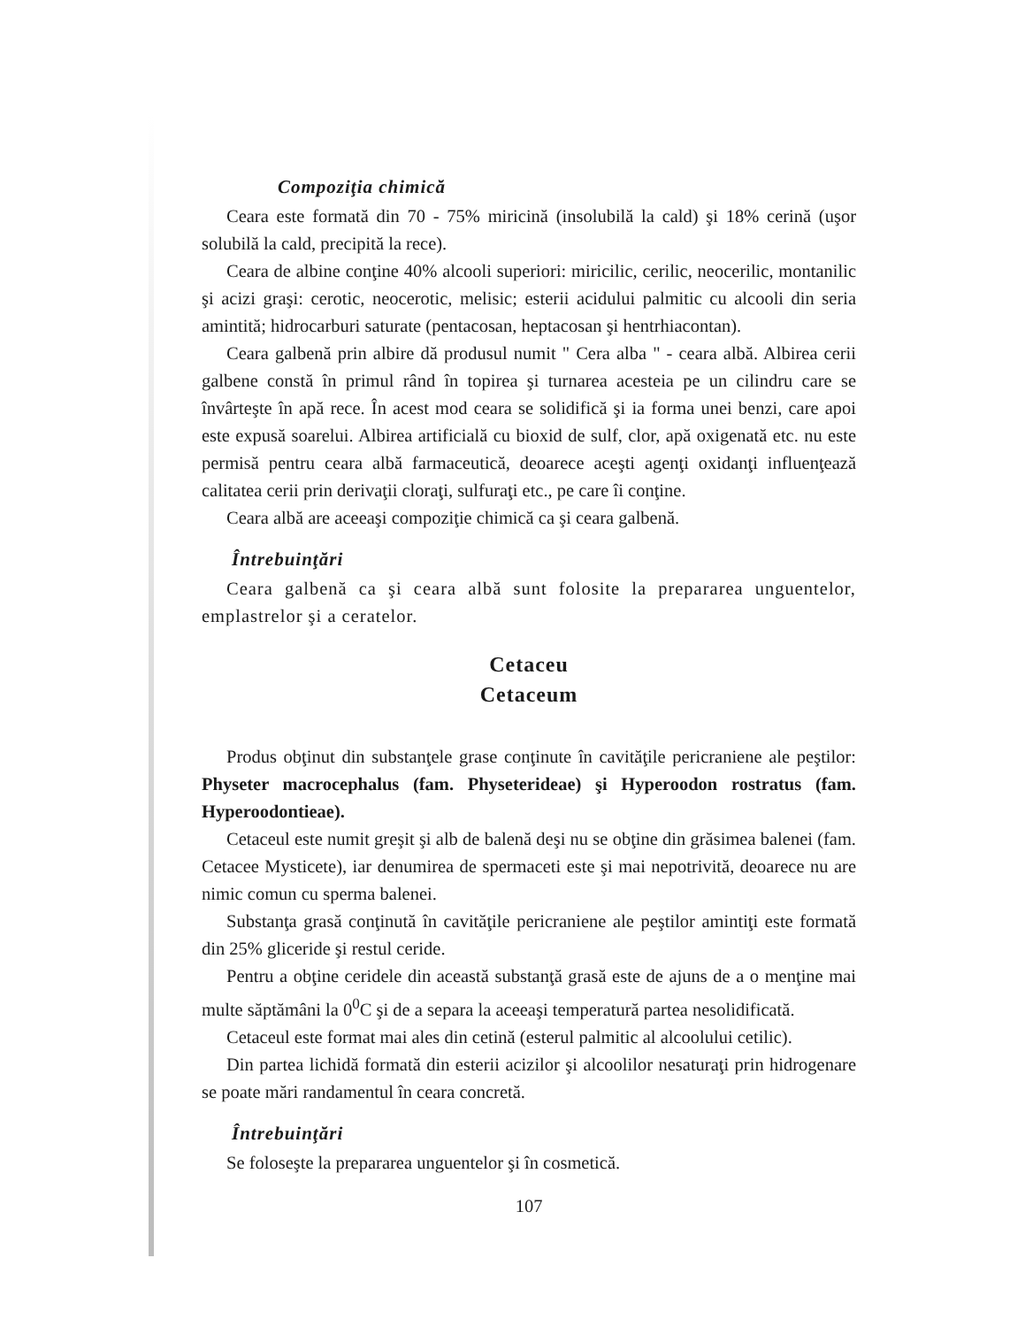Compoziţia chimică
Ceara este formată din 70 - 75% miricină (insolubilă la cald) şi 18% cerină (uşor solubilă la cald, precipită la rece).
Ceara de albine conţine 40% alcooli superiori: miricilic, cerilic, neocerilic, montanilic şi acizi graşi: cerotic, neocerotic, melisic; esterii acidului palmitic cu alcooli din seria amintită; hidrocarburi saturate (pentacosan, heptacosan şi hentrhiacontan).
Ceara galbenă prin albire dă produsul numit " Cera alba " - ceara albă. Albirea cerii galbene constă în primul rând în topirea şi turnarea acesteia pe un cilindru care se învârteşte în apă rece. În acest mod ceara se solidifică şi ia forma unei benzi, care apoi este expusă soarelui. Albirea artificială cu bioxid de sulf, clor, apă oxigenată etc. nu este permisă pentru ceara albă farmaceutică, deoarece aceşti agenţi oxidanţi influenţează calitatea cerii prin derivaţii cloraţi, sulfuraţi etc., pe care îi conţine.
Ceara albă are aceeaşi compoziţie chimică ca şi ceara galbenă.
Întrebuinţări
Ceara galbenă ca şi ceara albă sunt folosite la prepararea unguentelor, emplastrelor şi a ceratelor.
Cetaceu
Cetaceum
Produs obţinut din substanţele grase conţinute în cavităţile pericraniene ale peştilor: Physeter macrocephalus (fam. Physeterideae) şi Hyperoodon rostratus (fam. Hyperoodontieae).
Cetaceul este numit greşit şi alb de balenă deşi nu se obţine din grăsimea balenei (fam. Cetacee Mysticete), iar denumirea de spermaceti este şi mai nepotrivită, deoarece nu are nimic comun cu sperma balenei.
Substanţa grasă conţinută în cavităţile pericraniene ale peştilor amintiţi este formată din 25% gliceride şi restul ceride.
Pentru a obţine ceridele din această substanţă grasă este de ajuns de a o menţine mai multe săptămâni la 0<sup>0</sup>C şi de a separa la aceeaşi temperatură partea nesolidificată.
Cetaceul este format mai ales din cetină (esterul palmitic al alcoolului cetilic).
Din partea lichidă formată din esterii acizilor şi alcoolilor nesaturaţi prin hidrogenare se poate mări randamentul în ceara concretă.
Întrebuinţări
Se foloseşte la prepararea unguentelor şi în cosmetică.
107